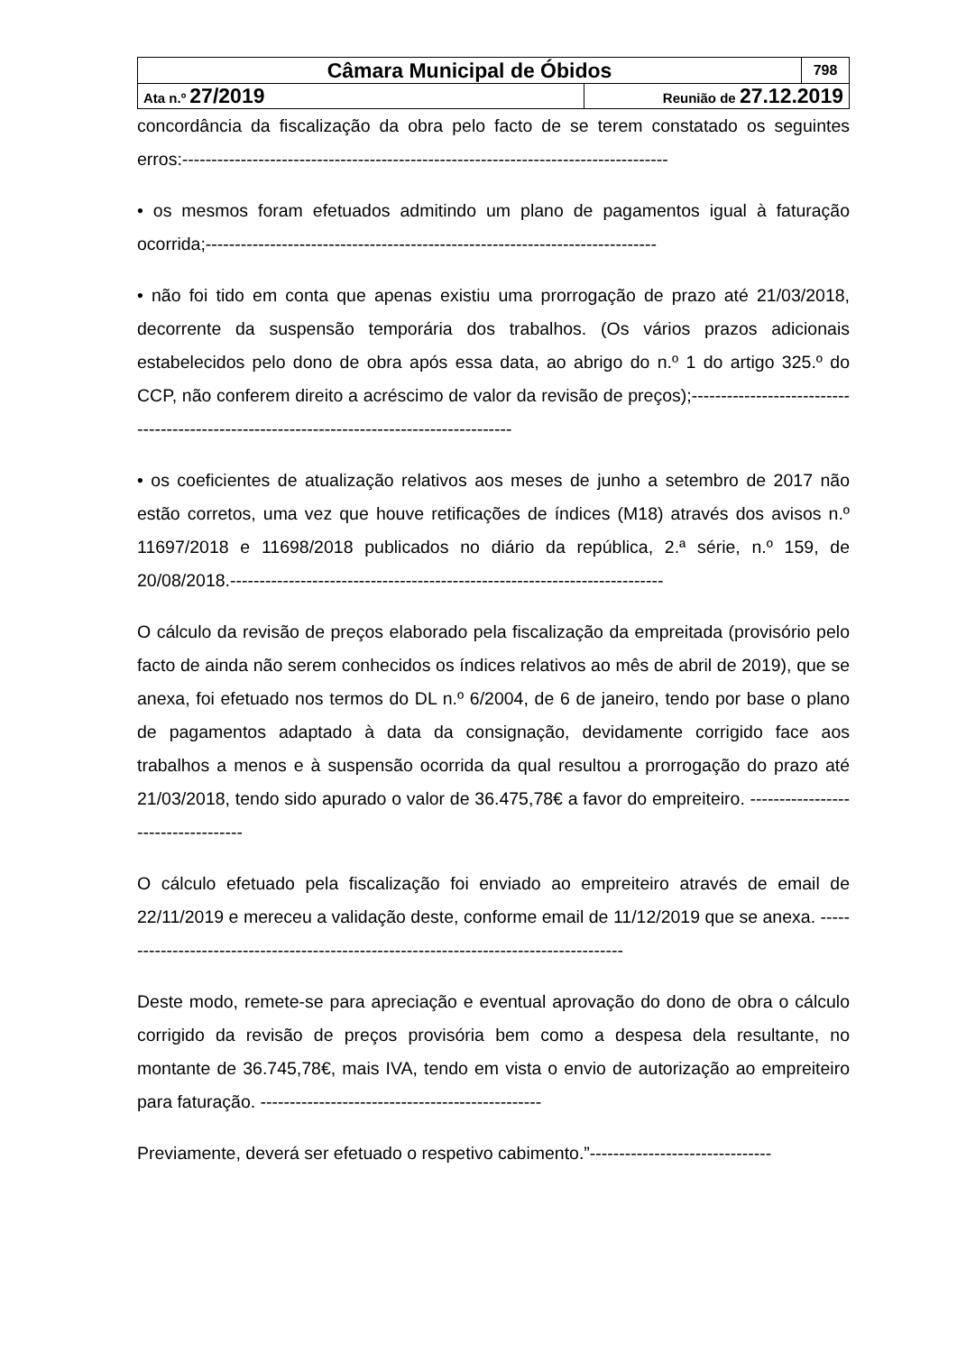| Câmara Municipal de Óbidos | | 798 |
| Ata n.º 27/2019 | Reunião de 27.12.2019 | |
concordância da fiscalização da obra pelo facto de se terem constatado os seguintes erros:-----------------------------------------------------------------------------------
• os mesmos foram efetuados admitindo um plano de pagamentos igual à faturação ocorrida;-----------------------------------------------------------------------------
• não foi tido em conta que apenas existiu uma prorrogação de prazo até 21/03/2018, decorrente da suspensão temporária dos trabalhos. (Os vários prazos adicionais estabelecidos pelo dono de obra após essa data, ao abrigo do n.º 1 do artigo 325.º do CCP, não conferem direito a acréscimo de valor da revisão de preços);-------------------------------------------------------------------------------------------
• os coeficientes de atualização relativos aos meses de junho a setembro de 2017 não estão corretos, uma vez que houve retificações de índices (M18) através dos avisos n.º 11697/2018 e 11698/2018 publicados no diário da república, 2.ª série, n.º 159, de 20/08/2018.--------------------------------------------------------------------------
O cálculo da revisão de preços elaborado pela fiscalização da empreitada (provisório pelo facto de ainda não serem conhecidos os índices relativos ao mês de abril de 2019), que se anexa, foi efetuado nos termos do DL n.º 6/2004, de 6 de janeiro, tendo por base o plano de pagamentos adaptado à data da consignação, devidamente corrigido face aos trabalhos a menos e à suspensão ocorrida da qual resultou a prorrogação do prazo até 21/03/2018, tendo sido apurado o valor de 36.475,78€ a favor do empreiteiro. -----------------------------------
O cálculo efetuado pela fiscalização foi enviado ao empreiteiro através de email de 22/11/2019 e mereceu a validação deste, conforme email de 11/12/2019 que se anexa. ----------------------------------------------------------------------------------------
Deste modo, remete-se para apreciação e eventual aprovação do dono de obra o cálculo corrigido da revisão de preços provisória bem como a despesa dela resultante, no montante de 36.745,78€, mais IVA, tendo em vista o envio de autorização ao empreiteiro para faturação. ------------------------------------------------
Previamente, deverá ser efetuado o respetivo cabimento.”-------------------------------